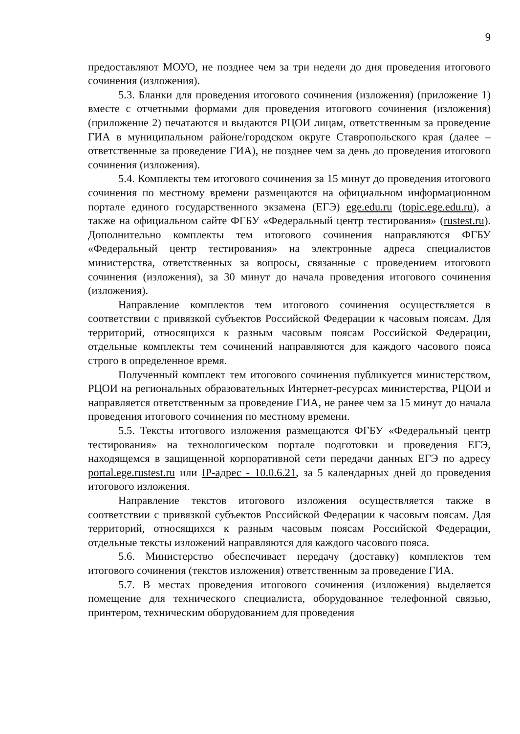9
предоставляют МОУО, не позднее чем за три недели до дня проведения итогового сочинения (изложения).
5.3. Бланки для проведения итогового сочинения (изложения) (приложение 1) вместе с отчетными формами для проведения итогового сочинения (изложения) (приложение 2) печатаются и выдаются РЦОИ лицам, ответственным за проведение ГИА в муниципальном районе/городском округе Ставропольского края (далее – ответственные за проведение ГИА), не позднее чем за день до проведения итогового сочинения (изложения).
5.4. Комплекты тем итогового сочинения за 15 минут до проведения итогового сочинения по местному времени размещаются на официальном информационном портале единого государственного экзамена (ЕГЭ) ege.edu.ru (topic.ege.edu.ru), а также на официальном сайте ФГБУ «Федеральный центр тестирования» (rustest.ru). Дополнительно комплекты тем итогового сочинения направляются ФГБУ «Федеральный центр тестирования» на электронные адреса специалистов министерства, ответственных за вопросы, связанные с проведением итогового сочинения (изложения), за 30 минут до начала проведения итогового сочинения (изложения).
Направление комплектов тем итогового сочинения осуществляется в соответствии с привязкой субъектов Российской Федерации к часовым поясам. Для территорий, относящихся к разным часовым поясам Российской Федерации, отдельные комплекты тем сочинений направляются для каждого часового пояса строго в определенное время.
Полученный комплект тем итогового сочинения публикуется министерством, РЦОИ на региональных образовательных Интернет-ресурсах министерства, РЦОИ и направляется ответственным за проведение ГИА, не ранее чем за 15 минут до начала проведения итогового сочинения по местному времени.
5.5. Тексты итогового изложения размещаются ФГБУ «Федеральный центр тестирования» на технологическом портале подготовки и проведения ЕГЭ, находящемся в защищенной корпоративной сети передачи данных ЕГЭ по адресу portal.ege.rustest.ru или IP-адрес - 10.0.6.21, за 5 календарных дней до проведения итогового изложения.
Направление текстов итогового изложения осуществляется также в соответствии с привязкой субъектов Российской Федерации к часовым поясам. Для территорий, относящихся к разным часовым поясам Российской Федерации, отдельные тексты изложений направляются для каждого часового пояса.
5.6. Министерство обеспечивает передачу (доставку) комплектов тем итогового сочинения (текстов изложения) ответственным за проведение ГИА.
5.7. В местах проведения итогового сочинения (изложения) выделяется помещение для технического специалиста, оборудованное телефонной связью, принтером, техническим оборудованием для проведения